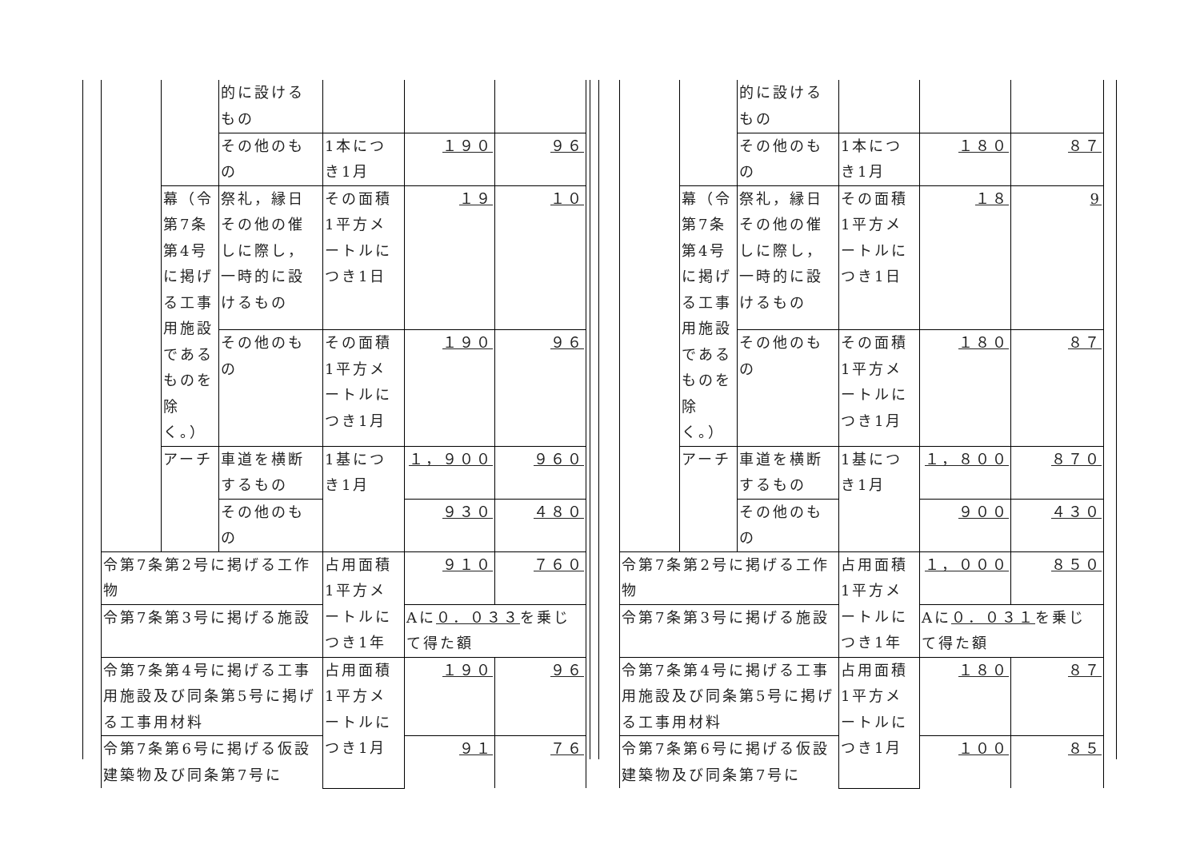| | | 的に設けるもの | | | |
| | | その他のもの | 1本につき1月 | １９０ | ９６ |
| | 幕（令第7条第4号に掲げる工事用施設であるものを除く。） | 祭礼，縁日その他の催しに際し，一時的に設けるもの | その面積1平方メートルにつき1日 | １９ | １０ |
| | | その他のもの | その面積1平方メートルにつき1月 | １９０ | ９６ |
| | アーチ | 車道を横断するもの | 1基につき1月 | １，９００ | ９６０ |
| | | その他のもの | | ９３０ | ４８０ |
| 令第7条第2号に掲げる工作物 | | | 占用面積1平方メートルにつき1年 | ９１０ | ７６０ |
| 令第7条第3号に掲げる施設 | | | | Aに ０．０３３ を乗じて得た額 | |
| 令第7条第4号に掲げる工事用施設及び同条第5号に掲げる工事用材料 | | | 占用面積1平方メートルにつき1月 | １９０ | ９６ |
| 令第7条第6号に掲げる仮設建築物及び同条第7号に | | | | ９１ | ７６ |
| | | 的に設けるもの | | | |
| | | その他のもの | 1本につき1月 | １８０ | ８７ |
| | 幕（令第7条第4号に掲げる工事用施設であるものを除く。） | 祭礼，縁日その他の催しに際し，一時的に設けるもの | その面積1平方メートルにつき1日 | １８ | 9 |
| | | その他のもの | その面積1平方メートルにつき1月 | １８０ | ８７ |
| | アーチ | 車道を横断するもの | 1基につき1月 | １，８００ | ８７０ |
| | | その他のもの | | ９００ | ４３０ |
| 令第7条第2号に掲げる工作物 | | | 占用面積1平方メートルにつき1年 | １，０００ | ８５０ |
| 令第7条第3号に掲げる施設 | | | | Aに ０．０３１ を乗じて得た額 | |
| 令第7条第4号に掲げる工事用施設及び同条第5号に掲げる工事用材料 | | | 占用面積1平方メートルにつき1月 | １８０ | ８７ |
| 令第7条第6号に掲げる仮設建築物及び同条第7号に | | | | １００ | ８５ |